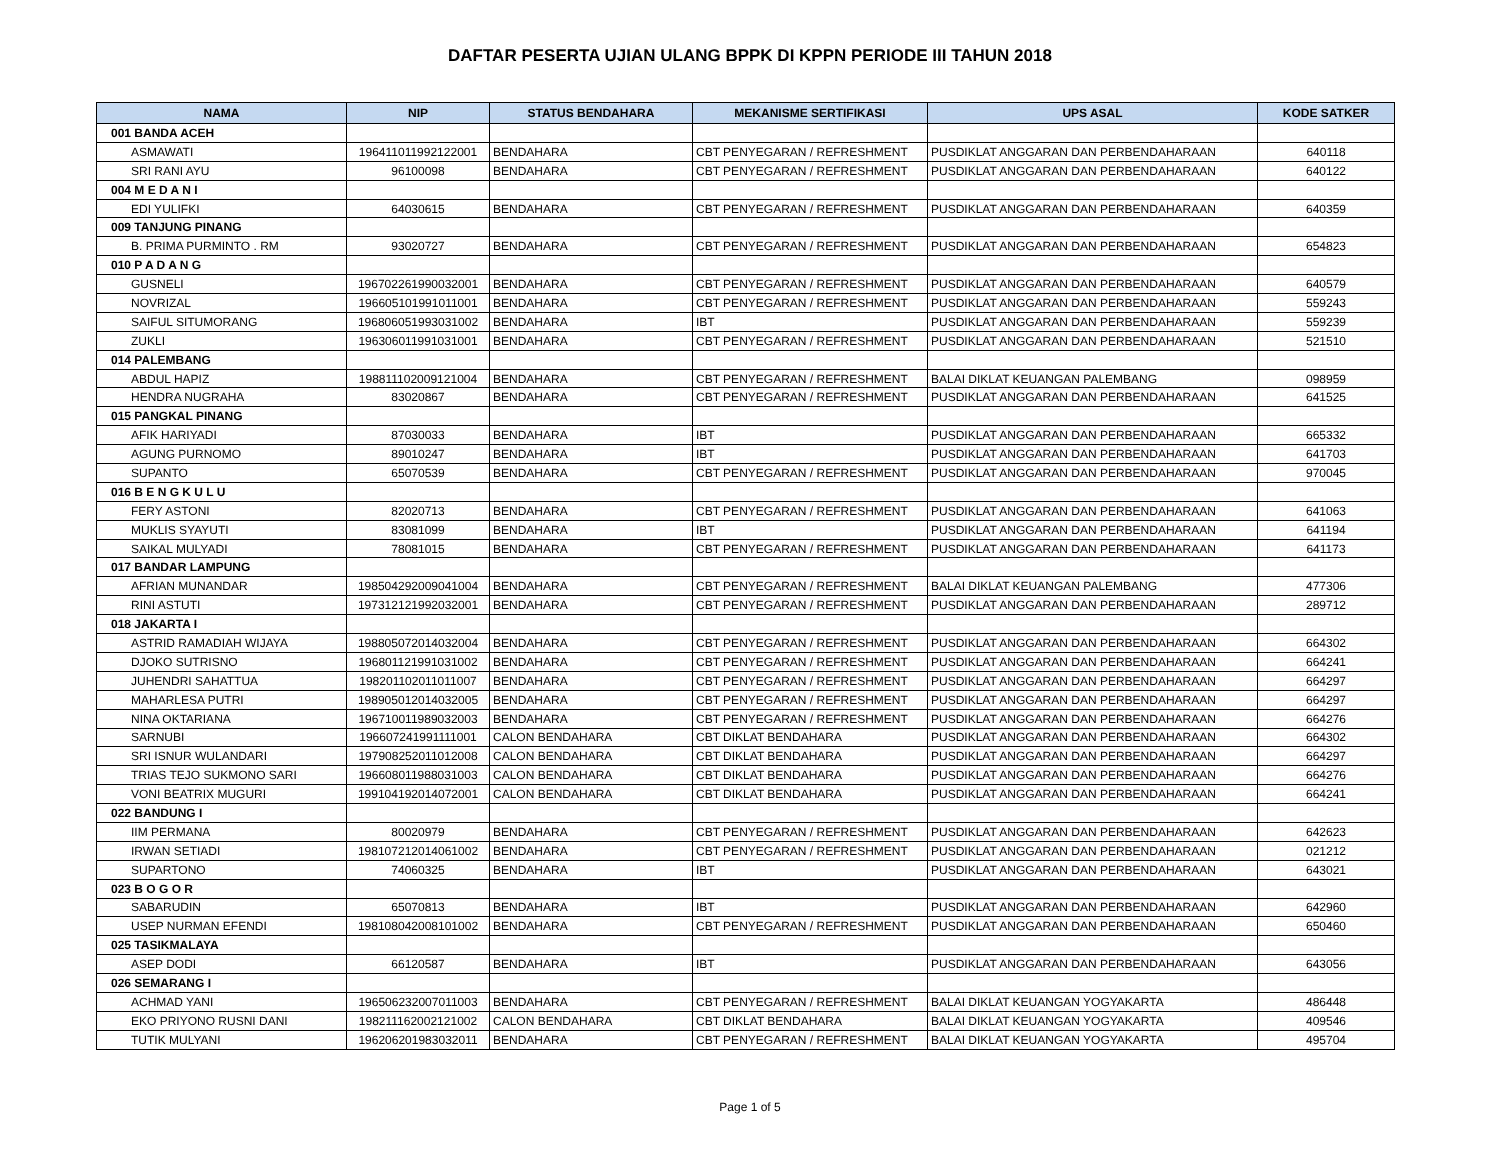DAFTAR PESERTA UJIAN ULANG BPPK DI KPPN PERIODE III TAHUN 2018
| NAMA | NIP | STATUS BENDAHARA | MEKANISME SERTIFIKASI | UPS ASAL | KODE SATKER |
| --- | --- | --- | --- | --- | --- |
| 001 BANDA ACEH | | | | | |
| ASMAWATI | 196411011992122001 | BENDAHARA | CBT PENYEGARAN / REFRESHMENT | PUSDIKLAT ANGGARAN DAN PERBENDAHARAAN | 640118 |
| SRI RANI AYU | 96100098 | BENDAHARA | CBT PENYEGARAN / REFRESHMENT | PUSDIKLAT ANGGARAN DAN PERBENDAHARAAN | 640122 |
| 004 M E D A N I | | | | | |
| EDI YULIFKI | 64030615 | BENDAHARA | CBT PENYEGARAN / REFRESHMENT | PUSDIKLAT ANGGARAN DAN PERBENDAHARAAN | 640359 |
| 009 TANJUNG PINANG | | | | | |
| B. PRIMA PURMINTO . RM | 93020727 | BENDAHARA | CBT PENYEGARAN / REFRESHMENT | PUSDIKLAT ANGGARAN DAN PERBENDAHARAAN | 654823 |
| 010 P A D A N G | | | | | |
| GUSNELI | 196702261990032001 | BENDAHARA | CBT PENYEGARAN / REFRESHMENT | PUSDIKLAT ANGGARAN DAN PERBENDAHARAAN | 640579 |
| NOVRIZAL | 196605101991011001 | BENDAHARA | CBT PENYEGARAN / REFRESHMENT | PUSDIKLAT ANGGARAN DAN PERBENDAHARAAN | 559243 |
| SAIFUL SITUMORANG | 196806051993031002 | BENDAHARA | IBT | PUSDIKLAT ANGGARAN DAN PERBENDAHARAAN | 559239 |
| ZUKLI | 196306011991031001 | BENDAHARA | CBT PENYEGARAN / REFRESHMENT | PUSDIKLAT ANGGARAN DAN PERBENDAHARAAN | 521510 |
| 014 PALEMBANG | | | | | |
| ABDUL HAPIZ | 198811102009121004 | BENDAHARA | CBT PENYEGARAN / REFRESHMENT | BALAI DIKLAT KEUANGAN PALEMBANG | 098959 |
| HENDRA NUGRAHA | 83020867 | BENDAHARA | CBT PENYEGARAN / REFRESHMENT | PUSDIKLAT ANGGARAN DAN PERBENDAHARAAN | 641525 |
| 015 PANGKAL PINANG | | | | | |
| AFIK HARIYADI | 87030033 | BENDAHARA | IBT | PUSDIKLAT ANGGARAN DAN PERBENDAHARAAN | 665332 |
| AGUNG PURNOMO | 89010247 | BENDAHARA | IBT | PUSDIKLAT ANGGARAN DAN PERBENDAHARAAN | 641703 |
| SUPANTO | 65070539 | BENDAHARA | CBT PENYEGARAN / REFRESHMENT | PUSDIKLAT ANGGARAN DAN PERBENDAHARAAN | 970045 |
| 016 B E N G K U L U | | | | | |
| FERY ASTONI | 82020713 | BENDAHARA | CBT PENYEGARAN / REFRESHMENT | PUSDIKLAT ANGGARAN DAN PERBENDAHARAAN | 641063 |
| MUKLIS SYAYUTI | 83081099 | BENDAHARA | IBT | PUSDIKLAT ANGGARAN DAN PERBENDAHARAAN | 641194 |
| SAIKAL MULYADI | 78081015 | BENDAHARA | CBT PENYEGARAN / REFRESHMENT | PUSDIKLAT ANGGARAN DAN PERBENDAHARAAN | 641173 |
| 017 BANDAR LAMPUNG | | | | | |
| AFRIAN MUNANDAR | 198504292009041004 | BENDAHARA | CBT PENYEGARAN / REFRESHMENT | BALAI DIKLAT KEUANGAN PALEMBANG | 477306 |
| RINI ASTUTI | 197312121992032001 | BENDAHARA | CBT PENYEGARAN / REFRESHMENT | PUSDIKLAT ANGGARAN DAN PERBENDAHARAAN | 289712 |
| 018 JAKARTA I | | | | | |
| ASTRID RAMADIAH WIJAYA | 198805072014032004 | BENDAHARA | CBT PENYEGARAN / REFRESHMENT | PUSDIKLAT ANGGARAN DAN PERBENDAHARAAN | 664302 |
| DJOKO SUTRISNO | 196801121991031002 | BENDAHARA | CBT PENYEGARAN / REFRESHMENT | PUSDIKLAT ANGGARAN DAN PERBENDAHARAAN | 664241 |
| JUHENDRI SAHATTUA | 198201102011011007 | BENDAHARA | CBT PENYEGARAN / REFRESHMENT | PUSDIKLAT ANGGARAN DAN PERBENDAHARAAN | 664297 |
| MAHARLESA PUTRI | 198905012014032005 | BENDAHARA | CBT PENYEGARAN / REFRESHMENT | PUSDIKLAT ANGGARAN DAN PERBENDAHARAAN | 664297 |
| NINA OKTARIANA | 196710011989032003 | BENDAHARA | CBT PENYEGARAN / REFRESHMENT | PUSDIKLAT ANGGARAN DAN PERBENDAHARAAN | 664276 |
| SARNUBI | 196607241991111001 | CALON BENDAHARA | CBT DIKLAT BENDAHARA | PUSDIKLAT ANGGARAN DAN PERBENDAHARAAN | 664302 |
| SRI ISNUR WULANDARI | 197908252011012008 | CALON BENDAHARA | CBT DIKLAT BENDAHARA | PUSDIKLAT ANGGARAN DAN PERBENDAHARAAN | 664297 |
| TRIAS TEJO SUKMONO SARI | 196608011988031003 | CALON BENDAHARA | CBT DIKLAT BENDAHARA | PUSDIKLAT ANGGARAN DAN PERBENDAHARAAN | 664276 |
| VONI BEATRIX MUGURI | 199104192014072001 | CALON BENDAHARA | CBT DIKLAT BENDAHARA | PUSDIKLAT ANGGARAN DAN PERBENDAHARAAN | 664241 |
| 022 BANDUNG I | | | | | |
| IIM PERMANA | 80020979 | BENDAHARA | CBT PENYEGARAN / REFRESHMENT | PUSDIKLAT ANGGARAN DAN PERBENDAHARAAN | 642623 |
| IRWAN SETIADI | 198107212014061002 | BENDAHARA | CBT PENYEGARAN / REFRESHMENT | PUSDIKLAT ANGGARAN DAN PERBENDAHARAAN | 021212 |
| SUPARTONO | 74060325 | BENDAHARA | IBT | PUSDIKLAT ANGGARAN DAN PERBENDAHARAAN | 643021 |
| 023 B O G O R | | | | | |
| SABARUDIN | 65070813 | BENDAHARA | IBT | PUSDIKLAT ANGGARAN DAN PERBENDAHARAAN | 642960 |
| USEP NURMAN EFENDI | 198108042008101002 | BENDAHARA | CBT PENYEGARAN / REFRESHMENT | PUSDIKLAT ANGGARAN DAN PERBENDAHARAAN | 650460 |
| 025 TASIKMALAYA | | | | | |
| ASEP DODI | 66120587 | BENDAHARA | IBT | PUSDIKLAT ANGGARAN DAN PERBENDAHARAAN | 643056 |
| 026 SEMARANG I | | | | | |
| ACHMAD YANI | 196506232007011003 | BENDAHARA | CBT PENYEGARAN / REFRESHMENT | BALAI DIKLAT KEUANGAN YOGYAKARTA | 486448 |
| EKO PRIYONO RUSNI DANI | 198211162002121002 | CALON BENDAHARA | CBT DIKLAT BENDAHARA | BALAI DIKLAT KEUANGAN YOGYAKARTA | 409546 |
| TUTIK MULYANI | 196206201983032011 | BENDAHARA | CBT PENYEGARAN / REFRESHMENT | BALAI DIKLAT KEUANGAN YOGYAKARTA | 495704 |
Page 1 of 5